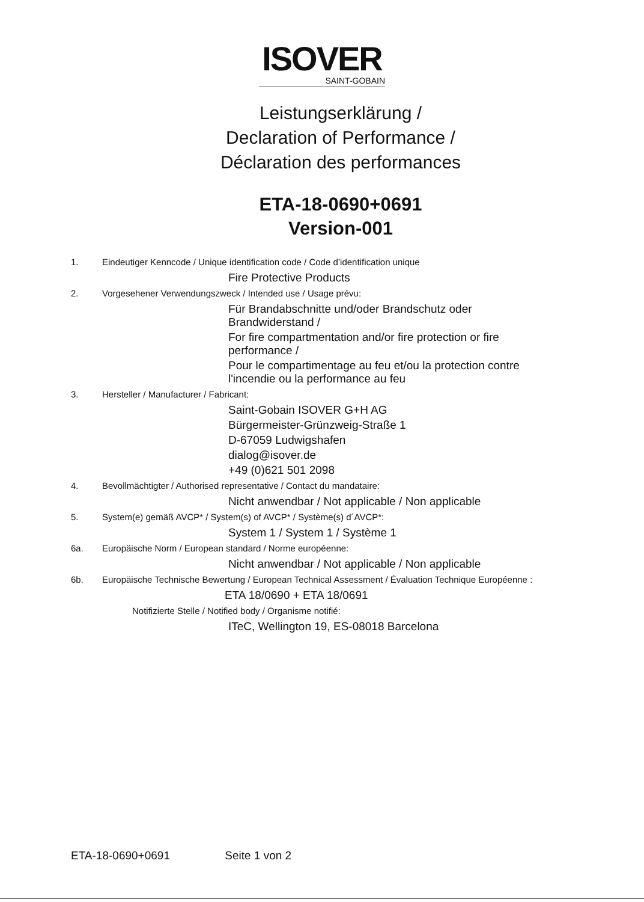ISOVER
SAINT-GOBAIN
Leistungserklärung /
Declaration of Performance /
Déclaration des performances
ETA-18-0690+0691
Version-001
1. Eindeutiger Kenncode / Unique identification code / Code d’identification unique
Fire Protective Products
2. Vorgesehener Verwendungszweck / Intended use / Usage prévu:
Für Brandabschnitte und/oder Brandschutz oder
Brandwiderstand /
For fire compartmentation and/or fire protection or fire
performance /
Pour le compartimentage au feu et/ou la protection contre
l'incendie ou la performance au feu
3. Hersteller / Manufacturer / Fabricant:
Saint-Gobain ISOVER G+H AG
Bürgermeister-Grünzweig-Straße 1
D-67059 Ludwigshafen
dialog@isover.de
+49 (0)621 501 2098
4. Bevollmächtigter / Authorised representative / Contact du mandataire:
Nicht anwendbar / Not applicable / Non applicable
5. System(e) gemäß AVCP* / System(s) of AVCP* / Système(s) d´AVCP*:
System 1 / System 1 / Système 1
6a. Europäische Norm / European standard / Norme européenne:
Nicht anwendbar / Not applicable / Non applicable
6b. Europäische Technische Bewertung / European Technical Assessment / Évaluation Technique Européenne :
ETA 18/0690 + ETA 18/0691
Notifizierte Stelle / Notified body / Organisme notifié:
ITeC, Wellington 19, ES-08018 Barcelona
ETA-18-0690+0691 Seite 1 von 2